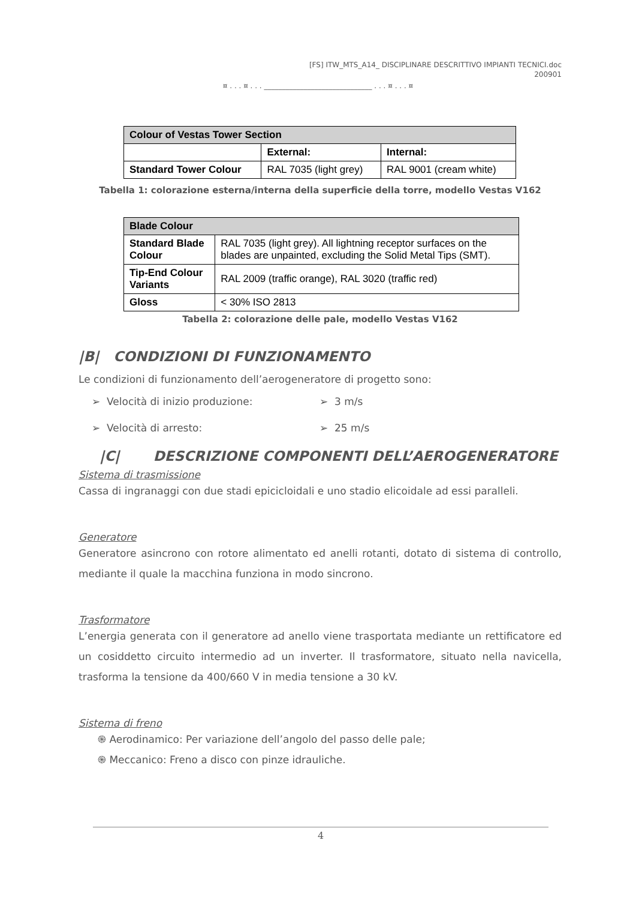[FS] ITW_MTS_A14_ DISCIPLINARE DESCRITTIVO IMPIANTI TECNICI.doc
200901
¤ . . . ¤ . . . ______________________________ . . . ¤ . . . ¤
| Colour of Vestas Tower Section | | |
| --- | --- | --- |
| | External: | Internal: |
| Standard Tower Colour | RAL 7035 (light grey) | RAL 9001 (cream white) |
Tabella 1: colorazione esterna/interna della superficie della torre, modello Vestas V162
| Blade Colour | |
| --- | --- |
| Standard Blade Colour | RAL 7035 (light grey). All lightning receptor surfaces on the blades are unpainted, excluding the Solid Metal Tips (SMT). |
| Tip-End Colour Variants | RAL 2009 (traffic orange), RAL 3020 (traffic red) |
| Gloss | < 30% ISO 2813 |
Tabella 2: colorazione delle pale, modello Vestas V162
|B| CONDIZIONI DI FUNZIONAMENTO
Le condizioni di funzionamento dell’aerogeneratore di progetto sono:
➢ Velocità di inizio produzione: ➢ 3 m/s
➢ Velocità di arresto: ➢ 25 m/s
|C| DESCRIZIONE COMPONENTI DELL’AEROGENERATORE
Sistema di trasmissione
Cassa di ingranaggi con due stadi epicicloidali e uno stadio elicoidale ad essi paralleli.
Generatore
Generatore asincrono con rotore alimentato ed anelli rotanti, dotato di sistema di controllo, mediante il quale la macchina funziona in modo sincrono.
Trasformatore
L’energia generata con il generatore ad anello viene trasportata mediante un rettificatore ed un cosiddetto circuito intermedio ad un inverter. Il trasformatore, situato nella navicella, trasforma la tensione da 400/660 V in media tensione a 30 kV.
Sistema di freno
֍ Aerodinamico: Per variazione dell’angolo del passo delle pale;
֍ Meccanico: Freno a disco con pinze idrauliche.
4